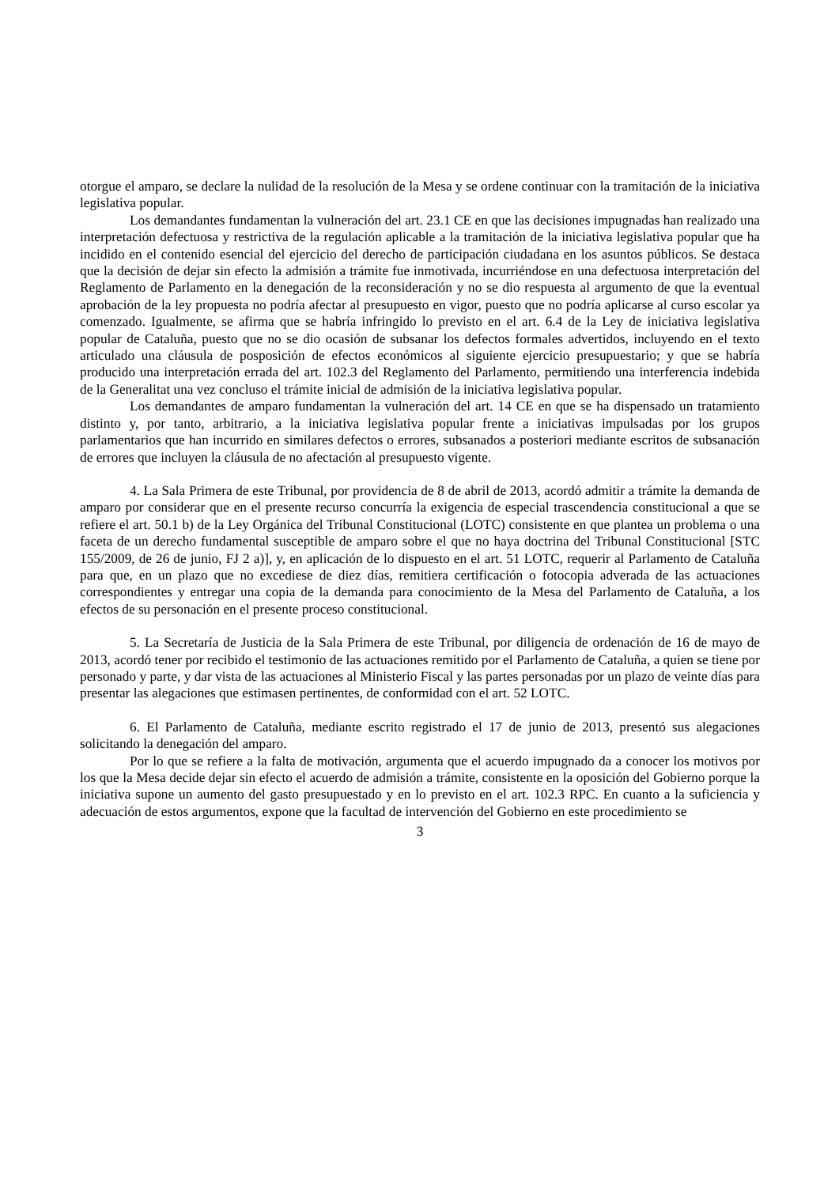otorgue el amparo, se declare la nulidad de la resolución de la Mesa y se ordene continuar con la tramitación de la iniciativa legislativa popular.
Los demandantes fundamentan la vulneración del art. 23.1 CE en que las decisiones impugnadas han realizado una interpretación defectuosa y restrictiva de la regulación aplicable a la tramitación de la iniciativa legislativa popular que ha incidido en el contenido esencial del ejercicio del derecho de participación ciudadana en los asuntos públicos. Se destaca que la decisión de dejar sin efecto la admisión a trámite fue inmotivada, incurriéndose en una defectuosa interpretación del Reglamento de Parlamento en la denegación de la reconsideración y no se dio respuesta al argumento de que la eventual aprobación de la ley propuesta no podría afectar al presupuesto en vigor, puesto que no podría aplicarse al curso escolar ya comenzado. Igualmente, se afirma que se habría infringido lo previsto en el art. 6.4 de la Ley de iniciativa legislativa popular de Cataluña, puesto que no se dio ocasión de subsanar los defectos formales advertidos, incluyendo en el texto articulado una cláusula de posposición de efectos económicos al siguiente ejercicio presupuestario; y que se habría producido una interpretación errada del art. 102.3 del Reglamento del Parlamento, permitiendo una interferencia indebida de la Generalitat una vez concluso el trámite inicial de admisión de la iniciativa legislativa popular.
Los demandantes de amparo fundamentan la vulneración del art. 14 CE en que se ha dispensado un tratamiento distinto y, por tanto, arbitrario, a la iniciativa legislativa popular frente a iniciativas impulsadas por los grupos parlamentarios que han incurrido en similares defectos o errores, subsanados a posteriori mediante escritos de subsanación de errores que incluyen la cláusula de no afectación al presupuesto vigente.
4. La Sala Primera de este Tribunal, por providencia de 8 de abril de 2013, acordó admitir a trámite la demanda de amparo por considerar que en el presente recurso concurría la exigencia de especial trascendencia constitucional a que se refiere el art. 50.1 b) de la Ley Orgánica del Tribunal Constitucional (LOTC) consistente en que plantea un problema o una faceta de un derecho fundamental susceptible de amparo sobre el que no haya doctrina del Tribunal Constitucional [STC 155/2009, de 26 de junio, FJ 2 a)], y, en aplicación de lo dispuesto en el art. 51 LOTC, requerir al Parlamento de Cataluña para que, en un plazo que no excediese de diez días, remitiera certificación o fotocopia adverada de las actuaciones correspondientes y entregar una copia de la demanda para conocimiento de la Mesa del Parlamento de Cataluña, a los efectos de su personación en el presente proceso constitucional.
5. La Secretaría de Justicia de la Sala Primera de este Tribunal, por diligencia de ordenación de 16 de mayo de 2013, acordó tener por recibido el testimonio de las actuaciones remitido por el Parlamento de Cataluña, a quien se tiene por personado y parte, y dar vista de las actuaciones al Ministerio Fiscal y las partes personadas por un plazo de veinte días para presentar las alegaciones que estimasen pertinentes, de conformidad con el art. 52 LOTC.
6. El Parlamento de Cataluña, mediante escrito registrado el 17 de junio de 2013, presentó sus alegaciones solicitando la denegación del amparo.
Por lo que se refiere a la falta de motivación, argumenta que el acuerdo impugnado da a conocer los motivos por los que la Mesa decide dejar sin efecto el acuerdo de admisión a trámite, consistente en la oposición del Gobierno porque la iniciativa supone un aumento del gasto presupuestado y en lo previsto en el art. 102.3 RPC. En cuanto a la suficiencia y adecuación de estos argumentos, expone que la facultad de intervención del Gobierno en este procedimiento se
3